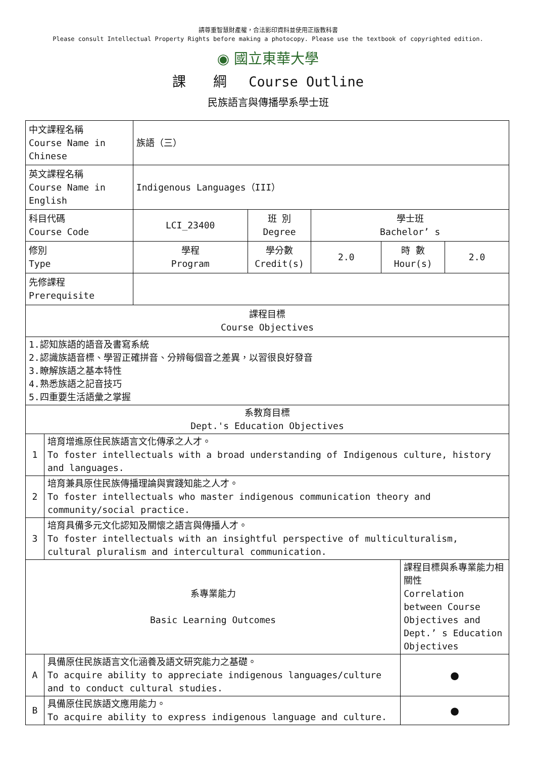請尊重智慧財產權，合法影印資料並使用正版教科書
Please consult Intellectual Property Rights before making a photocopy. Please use the textbook of copyrighted edition.
◉ 國立東華大學
課　　綱　 Course Outline
民族語言與傳播學系學士班
| 中文課程名稱 Course Name in Chinese | | 族語（三） | | | | | |
| 英文課程名稱 Course Name in English | | Indigenous Languages（III） | | | | | |
| 科目代碼 Course Code | | LCI_23400 | 班 別 Degree | 學士班 Bachelor’ s | | | |
| 修別 Type | | 學程 Program | 學分數 Credit(s) | 2.0 | 時 數 Hour(s) | | 2.0 |
| 先修課程 Prerequisite | | | | | | | |
| 課程目標 Course Objectives | | | | | | | |
| 1.認知族語的語音及書寫系統 2.認識族語音標、學習正確拼音、分辨每個音之差異，以習很良好發音 3.瞭解族語之基本特性 4.熟悉族語之記音技巧 5.四重要生活語彙之掌握 | | | | | | | |
| 系教育目標 Dept.'s Education Objectives | | | | | | | |
| 1 | 培育增進原住民族語言文化傳承之人才。 To foster intellectuals with a broad understanding of Indigenous culture, history and languages. | | | | | | |
| 2 | 培育兼具原住民族傳播理論與實踐知能之人才。 To foster intellectuals who master indigenous communication theory and community/social practice. | | | | | | |
| 3 | 培育具備多元文化認知及關懷之語言與傳播人才。 To foster intellectuals with an insightful perspective of multiculturalism, cultural pluralism and intercultural communication. | | | | | | |
| 系專業能力 Basic Learning Outcomes | | | | | | 課程目標與系專業能力相關性 Correlation between Course Objectives and Dept.’ s Education Objectives | |
| A | 具備原住民族語言文化涵養及語文研究能力之基礎。 To acquire ability to appreciate indigenous languages/culture and to conduct cultural studies. | | | | | ● | |
| B | 具備原住民族語文應用能力。 To acquire ability to express indigenous language and culture. | | | | | ● | |